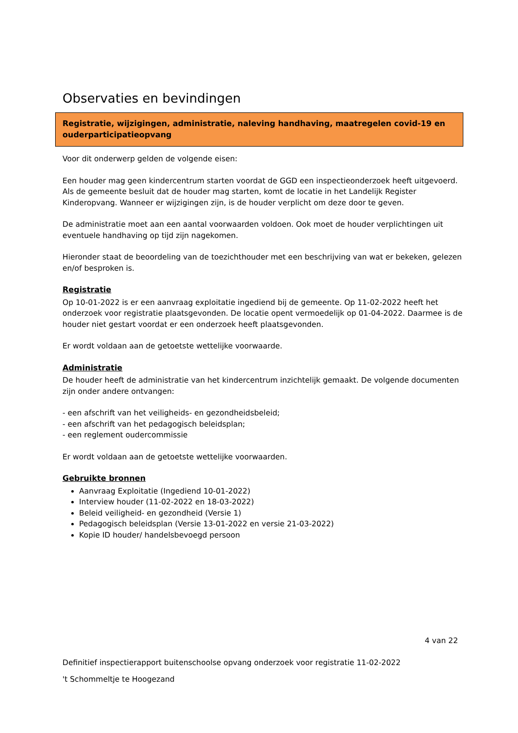Observaties en bevindingen
Registratie, wijzigingen, administratie, naleving handhaving, maatregelen covid-19 en ouderparticipatieopvang
Voor dit onderwerp gelden de volgende eisen:
Een houder mag geen kindercentrum starten voordat de GGD een inspectieonderzoek heeft uitgevoerd. Als de gemeente besluit dat de houder mag starten, komt de locatie in het Landelijk Register Kinderopvang. Wanneer er wijzigingen zijn, is de houder verplicht om deze door te geven.
De administratie moet aan een aantal voorwaarden voldoen. Ook moet de houder verplichtingen uit eventuele handhaving op tijd zijn nagekomen.
Hieronder staat de beoordeling van de toezichthouder met een beschrijving van wat er bekeken, gelezen en/of besproken is.
Registratie
Op 10-01-2022 is er een aanvraag exploitatie ingediend bij de gemeente. Op 11-02-2022 heeft het onderzoek voor registratie plaatsgevonden. De locatie opent vermoedelijk op 01-04-2022. Daarmee is de houder niet gestart voordat er een onderzoek heeft plaatsgevonden.
Er wordt voldaan aan de getoetste wettelijke voorwaarde.
Administratie
De houder heeft de administratie van het kindercentrum inzichtelijk gemaakt. De volgende documenten zijn onder andere ontvangen:
- een afschrift van het veiligheids- en gezondheidsbeleid;
- een afschrift van het pedagogisch beleidsplan;
- een reglement oudercommissie
Er wordt voldaan aan de getoetste wettelijke voorwaarden.
Gebruikte bronnen
Aanvraag Exploitatie (Ingediend 10-01-2022)
Interview houder (11-02-2022 en 18-03-2022)
Beleid veiligheid- en gezondheid (Versie 1)
Pedagogisch beleidsplan (Versie 13-01-2022 en versie 21-03-2022)
Kopie ID houder/ handelsbevoegd persoon
4 van 22
Definitief inspectierapport buitenschoolse opvang onderzoek voor registratie 11-02-2022
't Schommeltje te Hoogezand